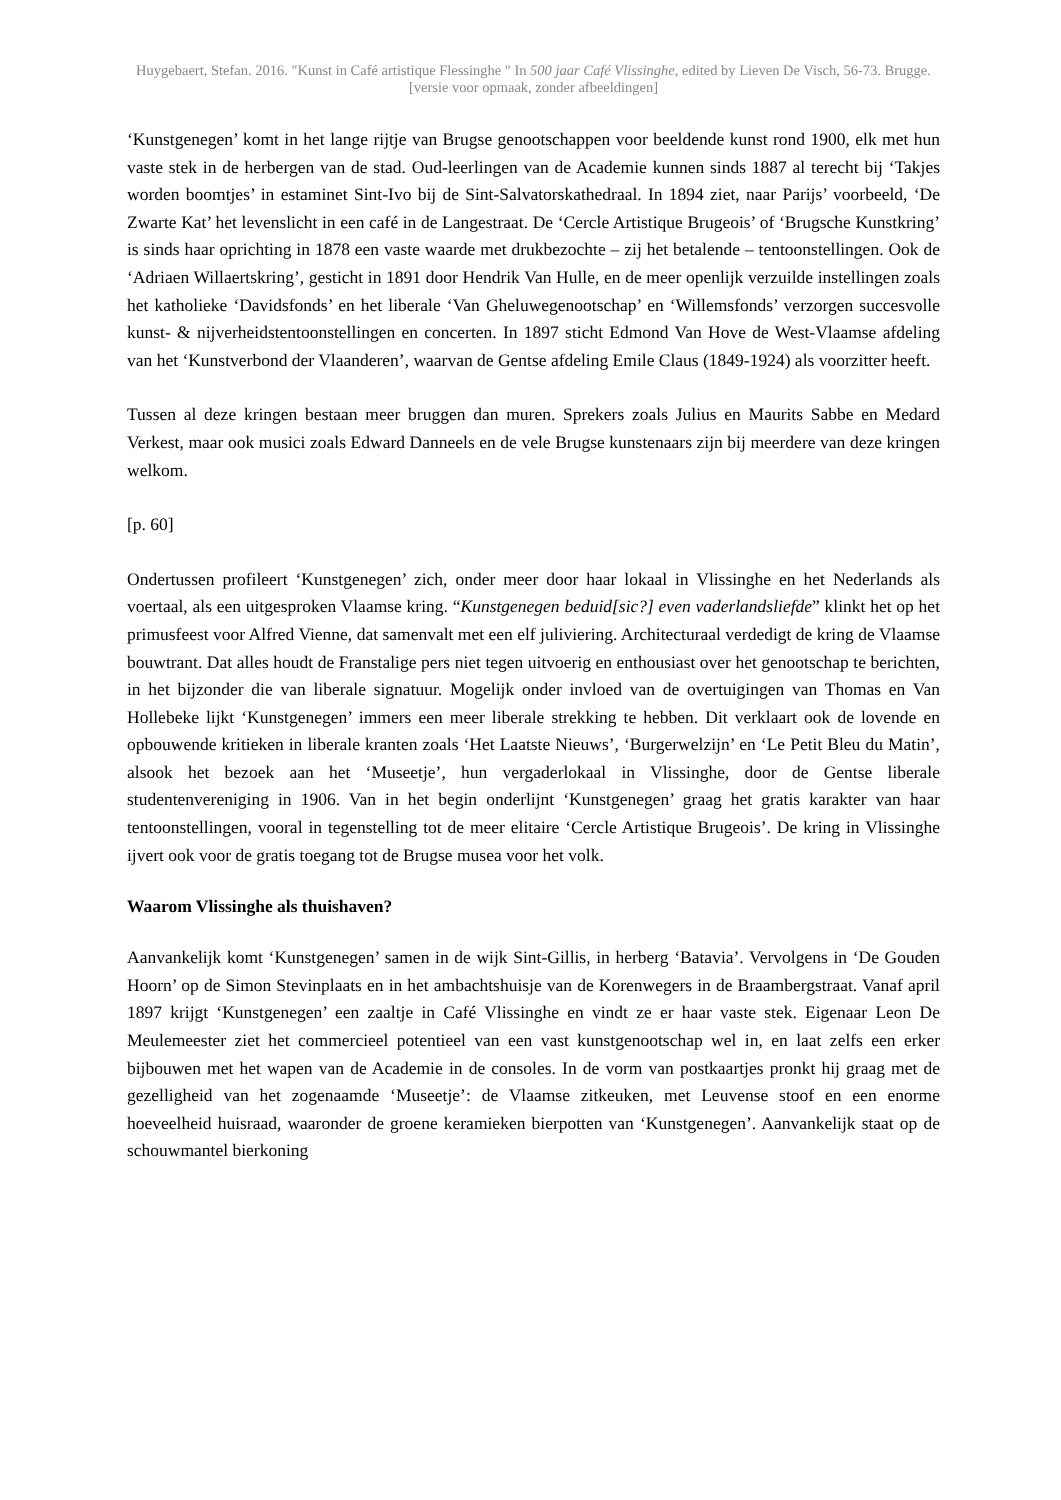Huygebaert, Stefan. 2016. "Kunst in Café artistique Flessinghe " In 500 jaar Café Vlissinghe, edited by Lieven De Visch, 56-73. Brugge. [versie voor opmaak, zonder afbeeldingen]
‘Kunstgenegen’ komt in het lange rijtje van Brugse genootschappen voor beeldende kunst rond 1900, elk met hun vaste stek in de herbergen van de stad. Oud-leerlingen van de Academie kunnen sinds 1887 al terecht bij ‘Takjes worden boomtjes’ in estaminet Sint-Ivo bij de Sint-Salvatorskathedraal. In 1894 ziet, naar Parijs’ voorbeeld, ‘De Zwarte Kat’ het levenslicht in een café in de Langestraat. De ‘Cercle Artistique Brugeois’ of ‘Brugsche Kunstkring’ is sinds haar oprichting in 1878 een vaste waarde met drukbezochte – zij het betalende – tentoonstellingen. Ook de ‘Adriaen Willaertskring’, gesticht in 1891 door Hendrik Van Hulle, en de meer openlijk verzuilde instellingen zoals het katholieke ‘Davidsfonds’ en het liberale ‘Van Gheluwegenootschap’ en ‘Willemsfonds’ verzorgen succesvolle kunst- & nijverheidstentoonstellingen en concerten. In 1897 sticht Edmond Van Hove de West-Vlaamse afdeling van het ‘Kunstverbond der Vlaanderen’, waarvan de Gentse afdeling Emile Claus (1849-1924) als voorzitter heeft.
Tussen al deze kringen bestaan meer bruggen dan muren. Sprekers zoals Julius en Maurits Sabbe en Medard Verkest, maar ook musici zoals Edward Danneels en de vele Brugse kunstenaars zijn bij meerdere van deze kringen welkom.
[p. 60]
Ondertussen profileert ‘Kunstgenegen’ zich, onder meer door haar lokaal in Vlissinghe en het Nederlands als voertaal, als een uitgesproken Vlaamse kring. “Kunstgenegen beduid[sic?] even vaderlandsliefde” klinkt het op het primusfeest voor Alfred Vienne, dat samenvalt met een elf juliviering. Architecturaal verdedigt de kring de Vlaamse bouwtrant. Dat alles houdt de Franstalige pers niet tegen uitvoerig en enthousiast over het genootschap te berichten, in het bijzonder die van liberale signatuur. Mogelijk onder invloed van de overtuigingen van Thomas en Van Hollebeke lijkt ‘Kunstgenegen’ immers een meer liberale strekking te hebben. Dit verklaart ook de lovende en opbouwende kritieken in liberale kranten zoals ‘Het Laatste Nieuws’, ‘Burgerwelzijn’ en ‘Le Petit Bleu du Matin’, alsook het bezoek aan het ‘Museetje’, hun vergaderlokaal in Vlissinghe, door de Gentse liberale studentenvereniging in 1906. Van in het begin onderlijnt ‘Kunstgenegen’ graag het gratis karakter van haar tentoonstellingen, vooral in tegenstelling tot de meer elitaire ‘Cercle Artistique Brugeois’. De kring in Vlissinghe ijvert ook voor de gratis toegang tot de Brugse musea voor het volk.
Waarom Vlissinghe als thuishaven?
Aanvankelijk komt ‘Kunstgenegen’ samen in de wijk Sint-Gillis, in herberg ‘Batavia’. Vervolgens in ‘De Gouden Hoorn’ op de Simon Stevinplaats en in het ambachtshuisje van de Korenwegers in de Braambergstraat. Vanaf april 1897 krijgt ‘Kunstgenegen’ een zaaltje in Café Vlissinghe en vindt ze er haar vaste stek. Eigenaar Leon De Meulemeester ziet het commercieel potentieel van een vast kunstgenootschap wel in, en laat zelfs een erker bijbouwen met het wapen van de Academie in de consoles. In de vorm van postkaartjes pronkt hij graag met de gezelligheid van het zogenaamde ‘Museetje’: de Vlaamse zitkeuken, met Leuvense stoof en een enorme hoeveelheid huisraad, waaronder de groene keramieken bierpotten van ‘Kunstgenegen’. Aanvankelijk staat op de schouwmantel bierkoning